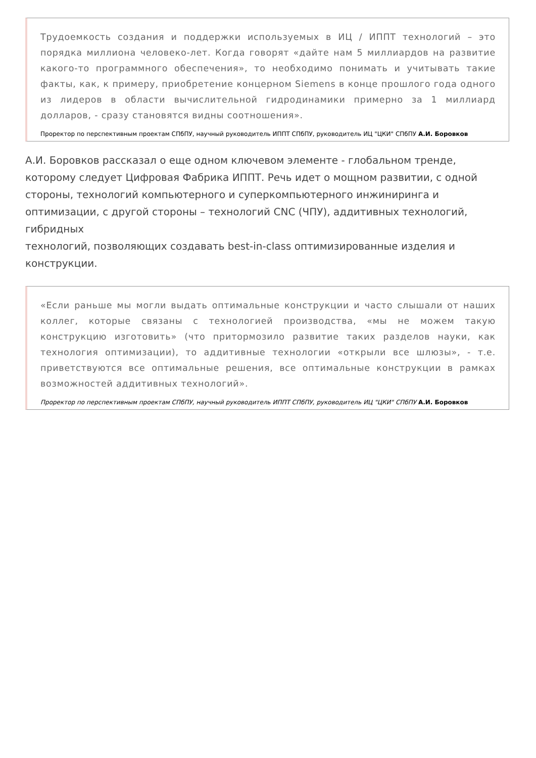Трудоемкость создания и поддержки используемых в ИЦ / ИППТ технологий – это порядка миллиона человеко-лет. Когда говорят «дайте нам 5 миллиардов на развитие какого-то программного обеспечения», то необходимо понимать и учитывать такие факты, как, к примеру, приобретение концерном Siemens в конце прошлого года одного из лидеров в области вычислительной гидродинамики примерно за 1 миллиард долларов, - сразу становятся видны соотношения».
Проректор по перспективным проектам СПбПУ, научный руководитель ИППТ СПбПУ, руководитель ИЦ "ЦКИ" СПбПУ А.И. Боровков
А.И. Боровков рассказал о еще одном ключевом элементе - глобальном тренде, которому следует Цифровая Фабрика ИППТ. Речь идет о мощном развитии, с одной стороны, технологий компьютерного и суперкомпьютерного инжиниринга и оптимизации, с другой стороны – технологий CNC (ЧПУ), аддитивных технологий, гибридных
технологий, позволяющих создавать best-in-class оптимизированные изделия и конструкции.
«Если раньше мы могли выдать оптимальные конструкции и часто слышали от наших коллег, которые связаны с технологией производства, «мы не можем такую конструкцию изготовить» (что притормозило развитие таких разделов науки, как технология оптимизации), то аддитивные технологии «открыли все шлюзы», - т.е. приветствуются все оптимальные решения, все оптимальные конструкции в рамках возможностей аддитивных технологий».
Проректор по перспективным проектам СПбПУ, научный руководитель ИППТ СПбПУ, руководитель ИЦ "ЦКИ" СПбПУ А.И. Боровков